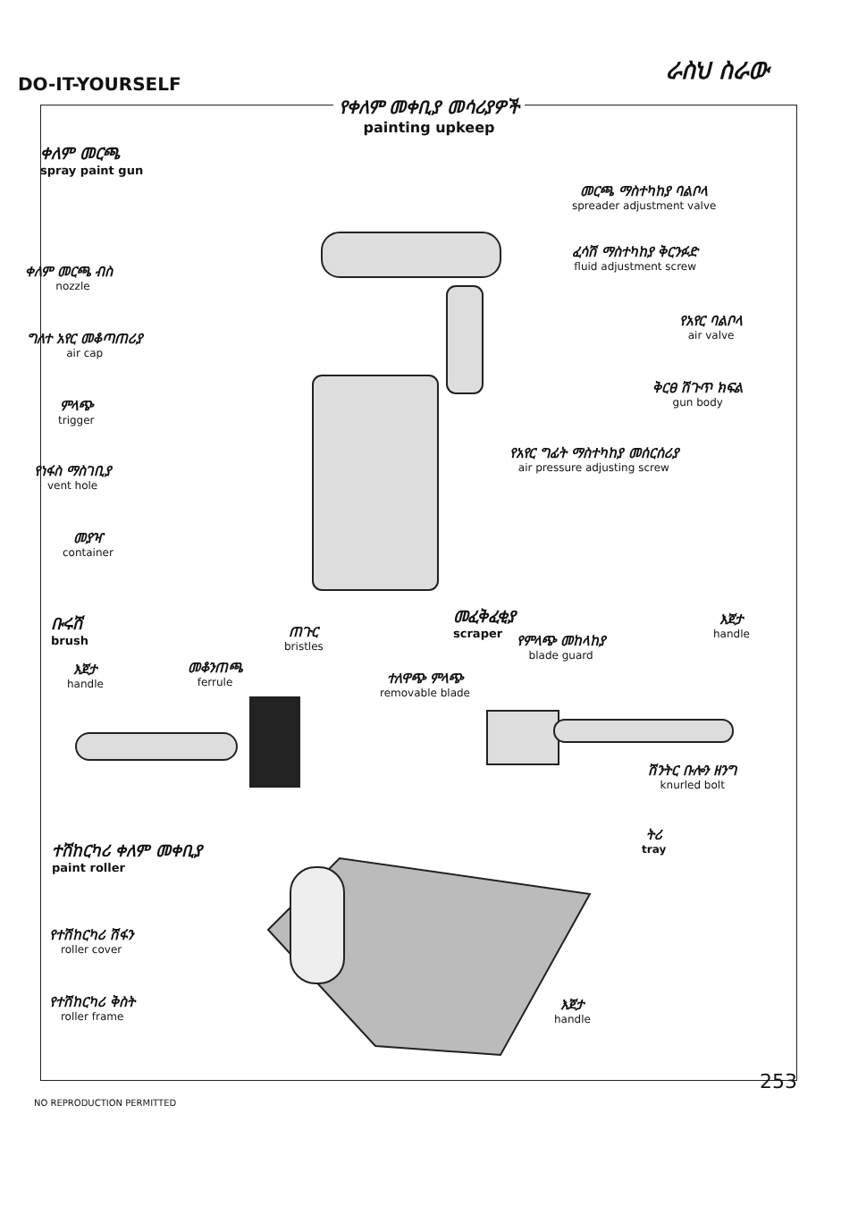DO-IT-YOURSELF
ራስህ ስራው
የቀለም መቀቢያ መሳሪያዎች
painting upkeep
ቀለም መርጫ
spray paint gun
ቀለም መርጫ ብስ
nozzle
ግለተ አየር መቆጣጠሪያ
air cap
ምላጭ
trigger
የነፋስ ማስገቢያ
vent hole
መያዣ
container
መርጫ ማስተካከያ ባልቦላ
spreader adjustment valve
ፈሳሽ ማስተካከያ ቅርንፉድ
fluid adjustment screw
የአየር ባልቦላ
air valve
ቅርፀ ሽጉጥ ክፍል
gun body
የአየር ግፊት ማስተካከያ መሰርሰሪያ
air pressure adjusting screw
ቡሩሽ
brush
እጀታ
handle
መቆንጠጫ
ferrule
ጠጉር
bristles
መፈቅፈቂያ
scraper
የምላጭ መከላከያ
blade guard
ተለዋጭ ምላጭ
removable blade
እጀታ
handle
ሽንትር ቡሎን ዘንግ
knurled bolt
ተሽከርካሪ ቀለም መቀቢያ
paint roller
ትሪ
tray
የተሽከርካሪ ሽፋን
roller cover
የተሽከርካሪ ቅስት
roller frame
እጀታ
handle
253
NO REPRODUCTION PERMITTED